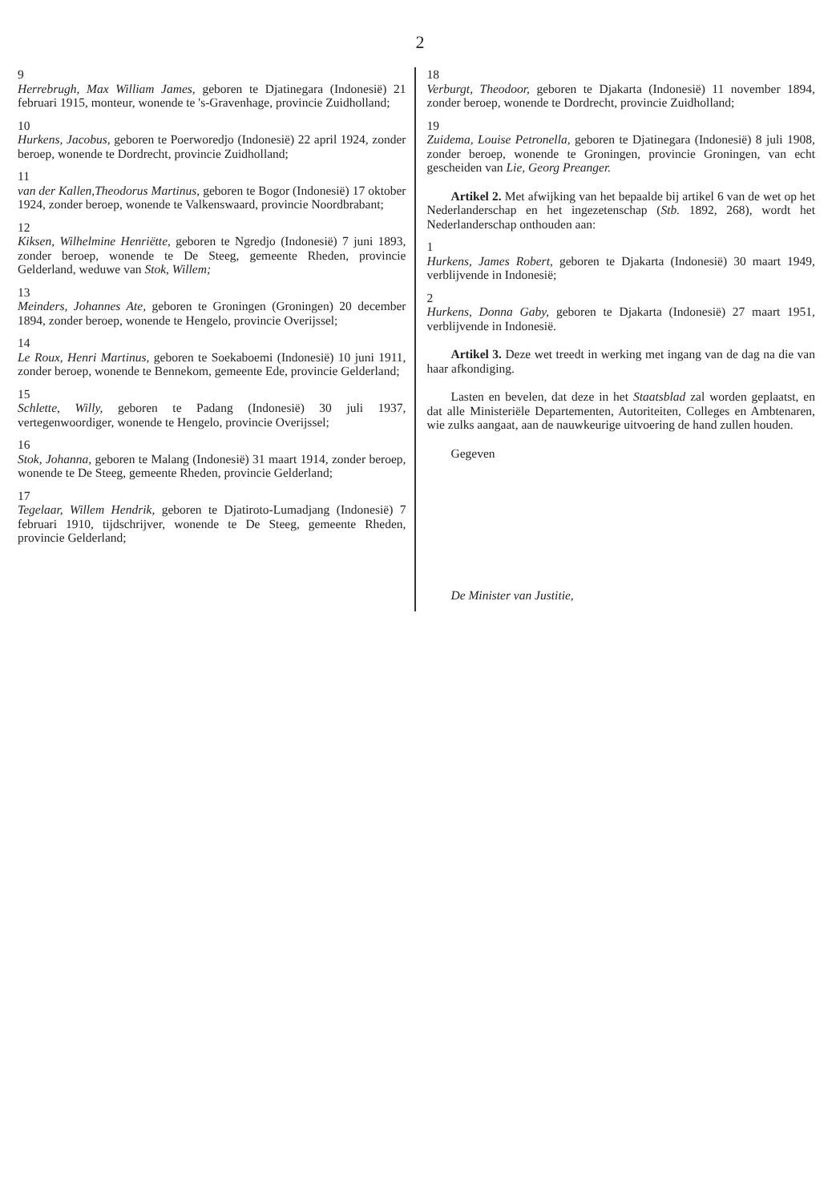2
9
Herrebrugh, Max William James, geboren te Djatinegara (Indonesië) 21 februari 1915, monteur, wonende te 's-Gravenhage, provincie Zuidholland;
10
Hurkens, Jacobus, geboren te Poerworedjo (Indonesië) 22 april 1924, zonder beroep, wonende te Dordrecht, provincie Zuidholland;
11
van der Kallen,Theodorus Martinus, geboren te Bogor (Indonesië) 17 oktober 1924, zonder beroep, wonende te Valkenswaard, provincie Noordbrabant;
12
Kiksen, Wilhelmine Henriëtte, geboren te Ngredjo (Indonesië) 7 juni 1893, zonder beroep, wonende te De Steeg, gemeente Rheden, provincie Gelderland, weduwe van Stok, Willem;
13
Meinders, Johannes Ate, geboren te Groningen (Groningen) 20 december 1894, zonder beroep, wonende te Hengelo, provincie Overijssel;
14
Le Roux, Henri Martinus, geboren te Soekaboemi (Indonesië) 10 juni 1911, zonder beroep, wonende te Bennekom, gemeente Ede, provincie Gelderland;
15
Schlette, Willy, geboren te Padang (Indonesië) 30 juli 1937, vertegenwoordiger, wonende te Hengelo, provincie Overijssel;
16
Stok, Johanna, geboren te Malang (Indonesië) 31 maart 1914, zonder beroep, wonende te De Steeg, gemeente Rheden, provincie Gelderland;
17
Tegelaar, Willem Hendrik, geboren te Djatiroto-Lumadjang (Indonesië) 7 februari 1910, tijdschrijver, wonende te De Steeg, gemeente Rheden, provincie Gelderland;
18
Verburgt, Theodoor, geboren te Djakarta (Indonesië) 11 november 1894, zonder beroep, wonende te Dordrecht, provincie Zuidholland;
19
Zuidema, Louise Petronella, geboren te Djatinegara (Indonesië) 8 juli 1908, zonder beroep, wonende te Groningen, provincie Groningen, van echt gescheiden van Lie, Georg Preanger.
Artikel 2. Met afwijking van het bepaalde bij artikel 6 van de wet op het Nederlanderschap en het ingezetenschap (Stb. 1892, 268), wordt het Nederlanderschap onthouden aan:
1
Hurkens, James Robert, geboren te Djakarta (Indonesië) 30 maart 1949, verblijvende in Indonesië;
2
Hurkens, Donna Gaby, geboren te Djakarta (Indonesië) 27 maart 1951, verblijvende in Indonesië.
Artikel 3. Deze wet treedt in werking met ingang van de dag na die van haar afkondiging.
Lasten en bevelen, dat deze in het Staatsblad zal worden geplaatst, en dat alle Ministeriële Departementen, Autoriteiten, Colleges en Ambtenaren, wie zulks aangaat, aan de nauwkeurige uitvoering de hand zullen houden.
Gegeven
De Minister van Justitie,